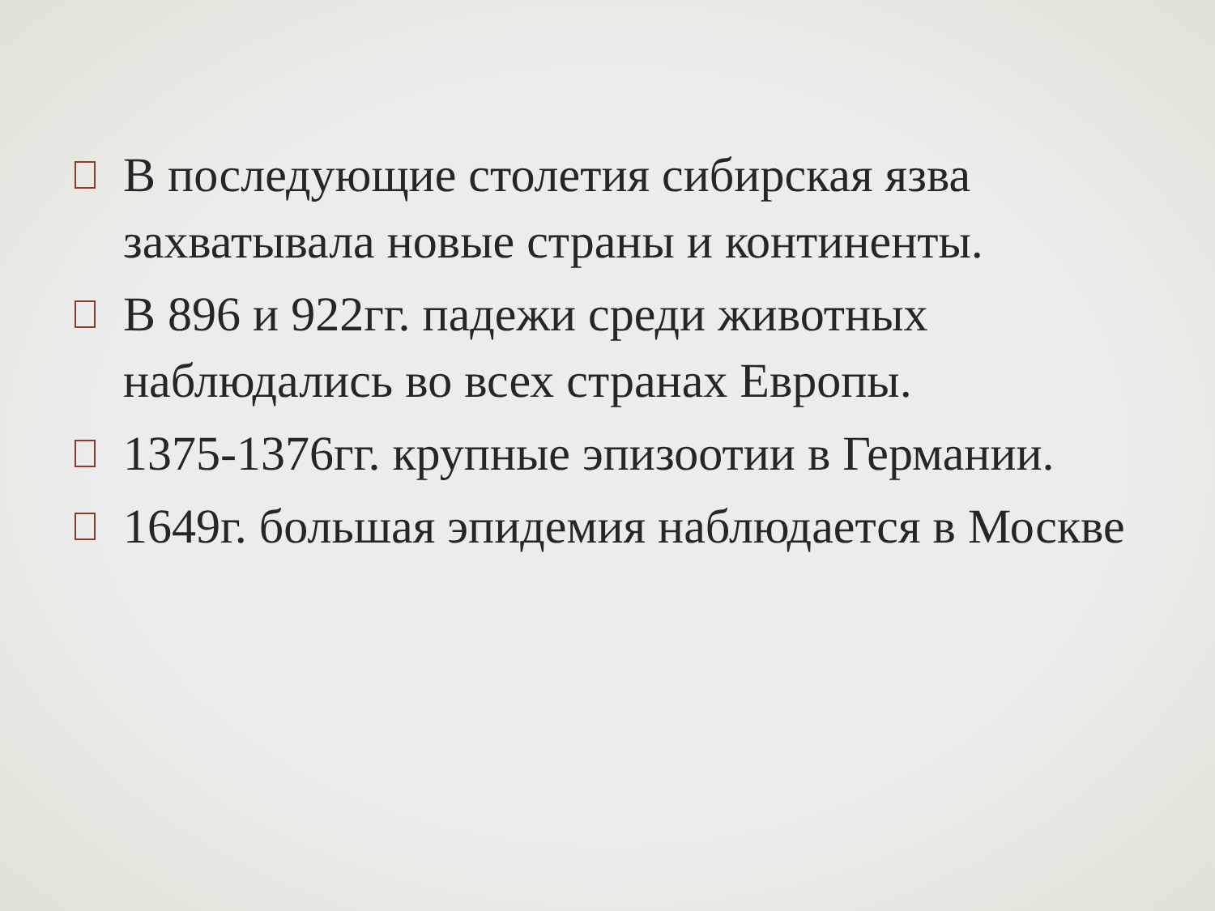В последующие столетия сибирская язва захватывала новые страны и континенты.
В 896 и 922гг. падежи среди животных наблюдались во всех странах Европы.
1375-1376гг. крупные эпизоотии в Германии.
1649г. большая эпидемия наблюдается в Москве